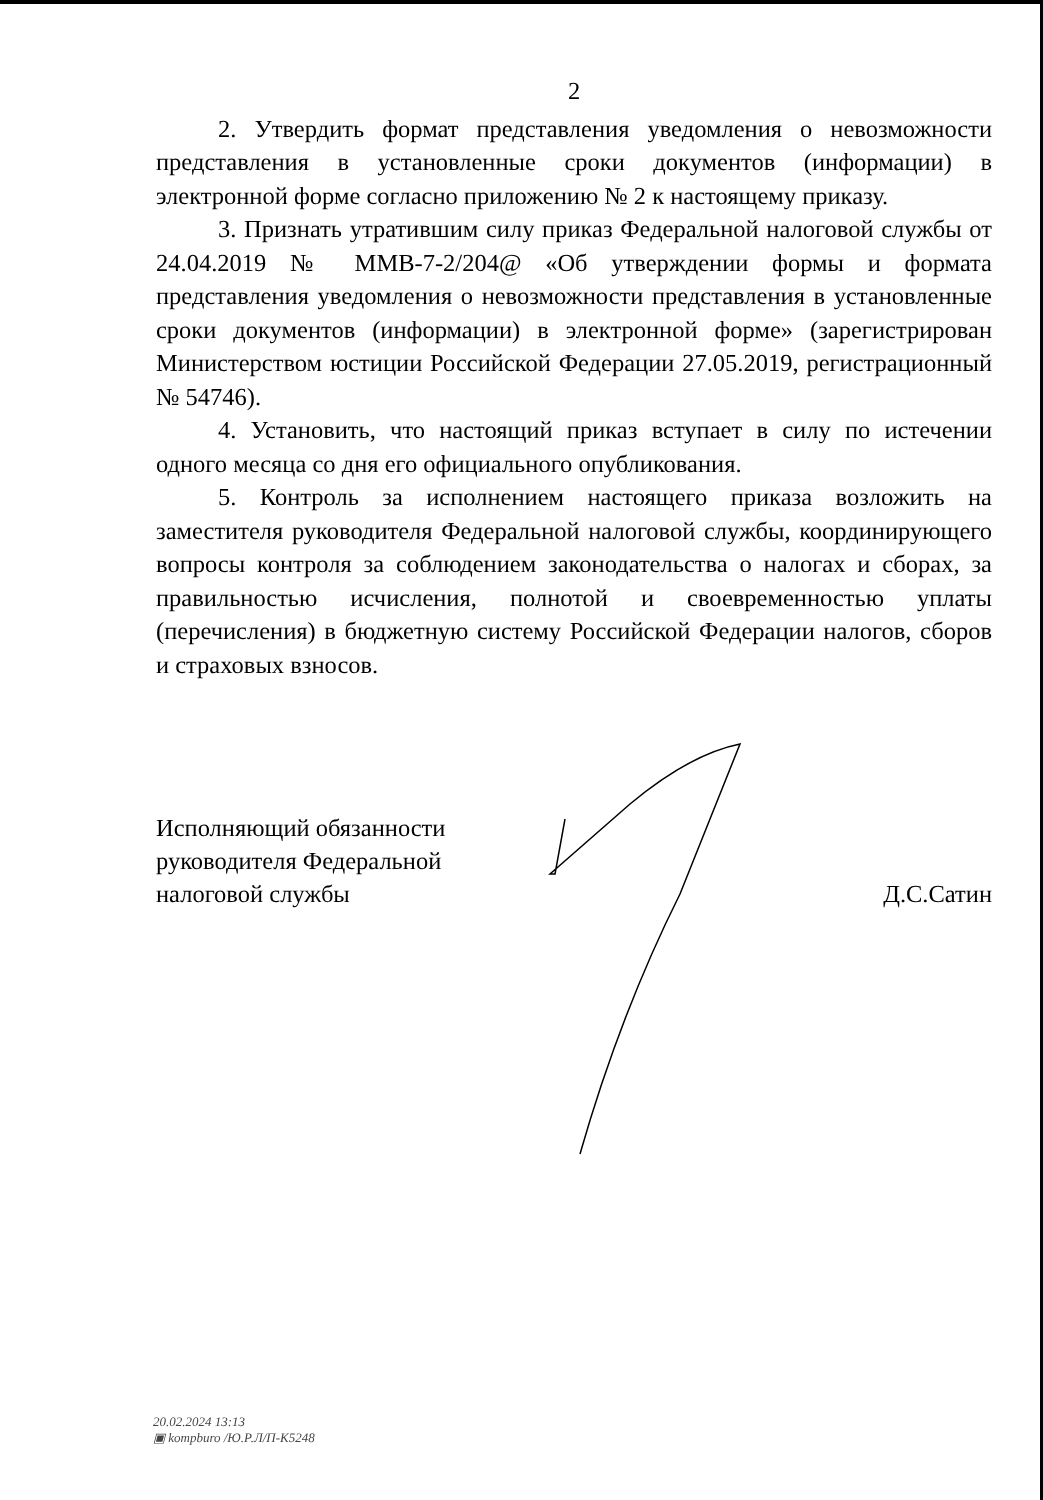2
2. Утвердить формат представления уведомления о невозможности представления в установленные сроки документов (информации) в электронной форме согласно приложению № 2 к настоящему приказу.
3. Признать утратившим силу приказ Федеральной налоговой службы от 24.04.2019 № ММВ-7-2/204@ «Об утверждении формы и формата представления уведомления о невозможности представления в установленные сроки документов (информации) в электронной форме» (зарегистрирован Министерством юстиции Российской Федерации 27.05.2019, регистрационный № 54746).
4. Установить, что настоящий приказ вступает в силу по истечении одного месяца со дня его официального опубликования.
5. Контроль за исполнением настоящего приказа возложить на заместителя руководителя Федеральной налоговой службы, координирующего вопросы контроля за соблюдением законодательства о налогах и сборах, за правильностью исчисления, полнотой и своевременностью уплаты (перечисления) в бюджетную систему Российской Федерации налогов, сборов и страховых взносов.
Исполняющий обязанности
руководителя Федеральной
налоговой службы
Д.С.Сатин
20.02.2024 13:13
▣ kompburo /Ю.Р.Л/П-К5248